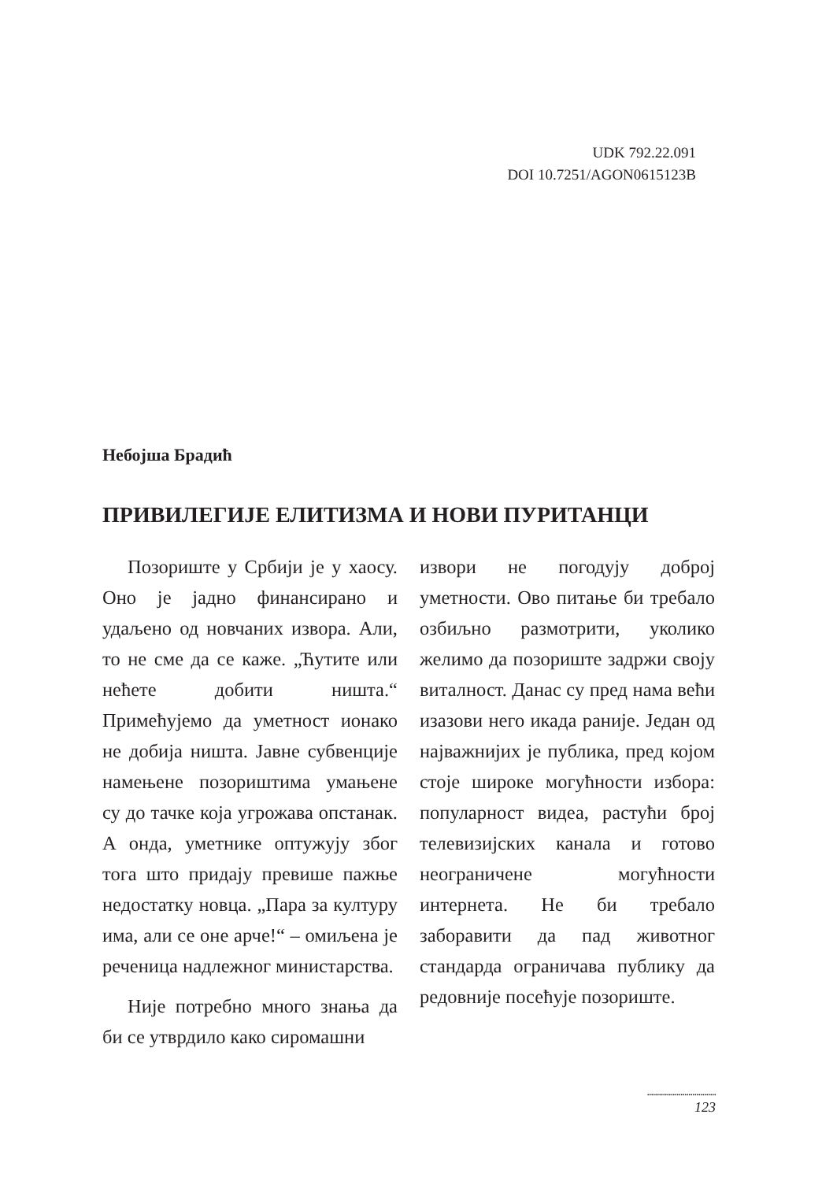UDK 792.22.091
DOI 10.7251/AGON0615123B
Небојша Брадић
ПРИВИЛЕГИЈЕ ЕЛИТИЗМА И НОВИ ПУРИТАНЦИ
Позориште у Србији је у хаосу. Оно је јадно финансирано и удаљено од новчаних извора. Али, то не сме да се каже. „Ћутите или нећете добити ништа.“ Примећујемо да уметност ионако не добија ништа. Јавне субвенције намењене позориштима умањене су до тачке која угрожава опстанак. А онда, уметнике оптужују због тога што придају превише пажње недостатку новца. „Пара за културу има, али се оне арче!“ – омиљена је реченица надлежног министарства.
Није потребно много знања да би се утврдило како сиромашни
извори не погодују доброј уметности. Ово питање би требало озбиљно размотрити, уколико желимо да позориште задржи своју виталност. Данас су пред нама већи изазови него икада раније. Један од најважнијих је публика, пред којом стоје широке могућности избора: популарност видеа, растући број телевизијских канала и готово неограничене могућности интернета. Не би требало заборавити да пад животног стандарда ограничава публику да редовније посећује позориште.
...................................
123